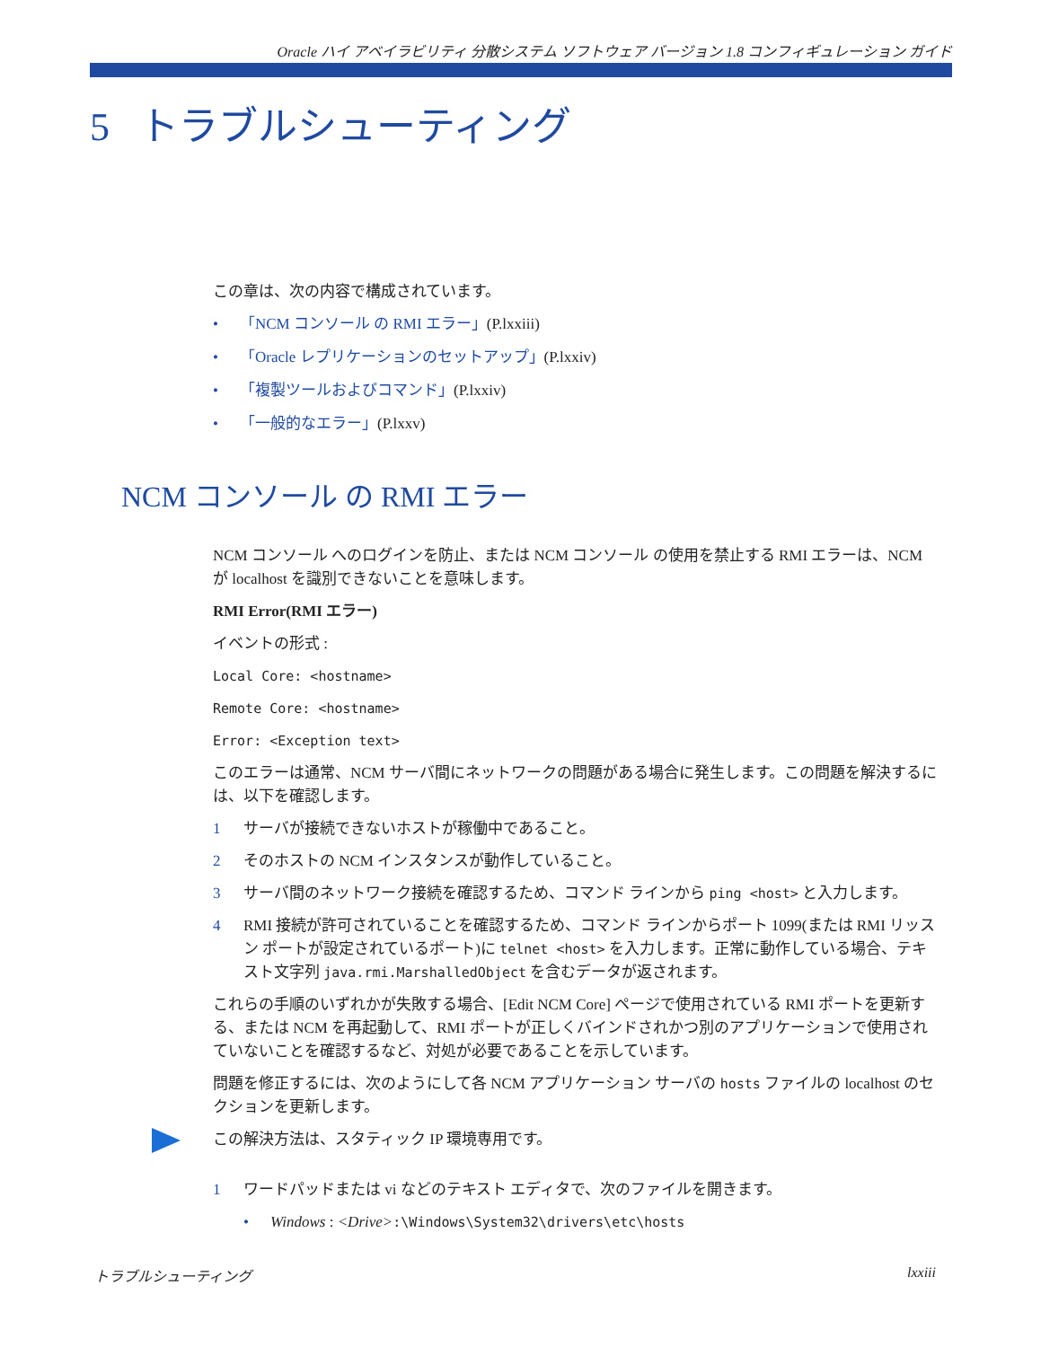Oracle ハイ アベイラビリティ 分散システム ソフトウェア バージョン 1.8 コンフィギュレーション ガイド
5 トラブルシューティング
この章は、次の内容で構成されています。
• 「NCM コンソール の RMI エラー」(P.lxxiii)
• 「Oracle レプリケーションのセットアップ」(P.lxxiv)
• 「複製ツールおよびコマンド」(P.lxxiv)
• 「一般的なエラー」(P.lxxv)
NCM コンソール の RMI エラー
NCM コンソール へのログインを防止、または NCM コンソール の使用を禁止する RMI エラーは、NCM が localhost を識別できないことを意味します。
RMI Error(RMI エラー)
イベントの形式 :
Local Core: <hostname>
Remote Core: <hostname>
Error: <Exception text>
このエラーは通常、NCM サーバ間にネットワークの問題がある場合に発生します。この問題を解決するには、以下を確認します。
1 サーバが接続できないホストが稼働中であること。
2 そのホストの NCM インスタンスが動作していること。
3 サーバ間のネットワーク接続を確認するため、コマンド ラインから ping <host> と入力します。
4 RMI 接続が許可されていることを確認するため、コマンド ラインからポート 1099(または RMI リッスン ポートが設定されているポート)に telnet <host> を入力します。正常に動作している場合、テキスト文字列 java.rmi.MarshalledObject を含むデータが返されます。
これらの手順のいずれかが失敗する場合、[Edit NCM Core] ページで使用されている RMI ポートを更新する、または NCM を再起動して、RMI ポートが正しくバインドされかつ別のアプリケーションで使用されていないことを確認するなど、対処が必要であることを示しています。
問題を修正するには、次のようにして各 NCM アプリケーション サーバの hosts ファイルの localhost のセクションを更新します。
この解決方法は、スタティック IP 環境専用です。
1 ワードパッドまたは vi などのテキスト エディタで、次のファイルを開きます。
• Windows : <Drive>:\Windows\System32\drivers\etc\hosts
トラブルシューティング lxxiii